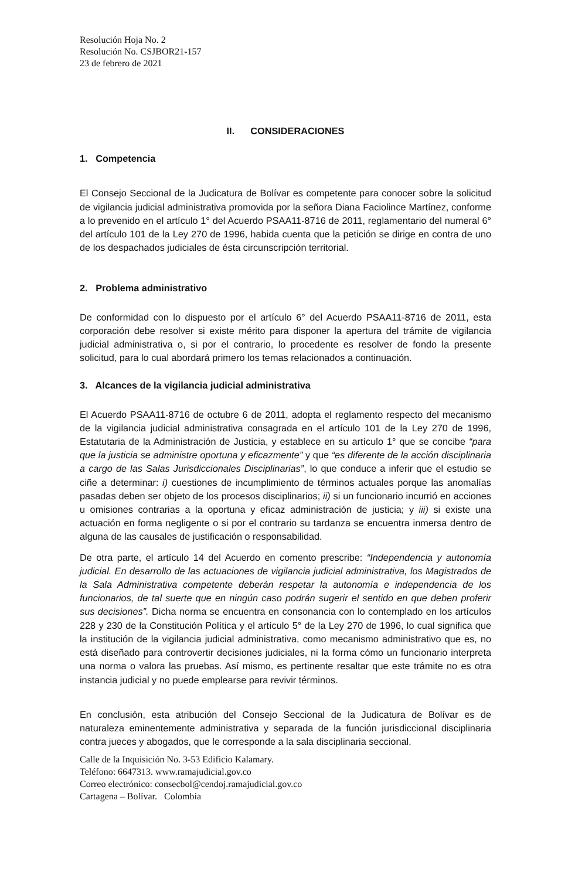Resolución Hoja No. 2
Resolución No. CSJBOR21-157
23 de febrero de 2021
II. CONSIDERACIONES
1. Competencia
El Consejo Seccional de la Judicatura de Bolívar es competente para conocer sobre la solicitud de vigilancia judicial administrativa promovida por la señora Diana Faciolince Martínez, conforme a lo prevenido en el artículo 1° del Acuerdo PSAA11-8716 de 2011, reglamentario del numeral 6° del artículo 101 de la Ley 270 de 1996, habida cuenta que la petición se dirige en contra de uno de los despachados judiciales de ésta circunscripción territorial.
2. Problema administrativo
De conformidad con lo dispuesto por el artículo 6° del Acuerdo PSAA11-8716 de 2011, esta corporación debe resolver si existe mérito para disponer la apertura del trámite de vigilancia judicial administrativa o, si por el contrario, lo procedente es resolver de fondo la presente solicitud, para lo cual abordará primero los temas relacionados a continuación.
3. Alcances de la vigilancia judicial administrativa
El Acuerdo PSAA11-8716 de octubre 6 de 2011, adopta el reglamento respecto del mecanismo de la vigilancia judicial administrativa consagrada en el artículo 101 de la Ley 270 de 1996, Estatutaria de la Administración de Justicia, y establece en su artículo 1° que se concibe “para que la justicia se administre oportuna y eficazmente” y que “es diferente de la acción disciplinaria a cargo de las Salas Jurisdiccionales Disciplinarias”, lo que conduce a inferir que el estudio se ciñe a determinar: i) cuestiones de incumplimiento de términos actuales porque las anomalías pasadas deben ser objeto de los procesos disciplinarios; ii) si un funcionario incurrió en acciones u omisiones contrarias a la oportuna y eficaz administración de justicia; y iii) si existe una actuación en forma negligente o si por el contrario su tardanza se encuentra inmersa dentro de alguna de las causales de justificación o responsabilidad.
De otra parte, el artículo 14 del Acuerdo en comento prescribe: “Independencia y autonomía judicial. En desarrollo de las actuaciones de vigilancia judicial administrativa, los Magistrados de la Sala Administrativa competente deberán respetar la autonomía e independencia de los funcionarios, de tal suerte que en ningún caso podrán sugerir el sentido en que deben proferir sus decisiones”. Dicha norma se encuentra en consonancia con lo contemplado en los artículos 228 y 230 de la Constitución Política y el artículo 5° de la Ley 270 de 1996, lo cual significa que la institución de la vigilancia judicial administrativa, como mecanismo administrativo que es, no está diseñado para controvertir decisiones judiciales, ni la forma cómo un funcionario interpreta una norma o valora las pruebas. Así mismo, es pertinente resaltar que este trámite no es otra instancia judicial y no puede emplearse para revivir términos.
En conclusión, esta atribución del Consejo Seccional de la Judicatura de Bolívar es de naturaleza eminentemente administrativa y separada de la función jurisdiccional disciplinaria contra jueces y abogados, que le corresponde a la sala disciplinaria seccional.
Calle de la Inquisición No. 3-53 Edificio Kalamary.
Teléfono: 6647313. www.ramajudicial.gov.co
Correo electrónico: consecbol@cendoj.ramajudicial.gov.co
Cartagena – Bolívar. Colombia